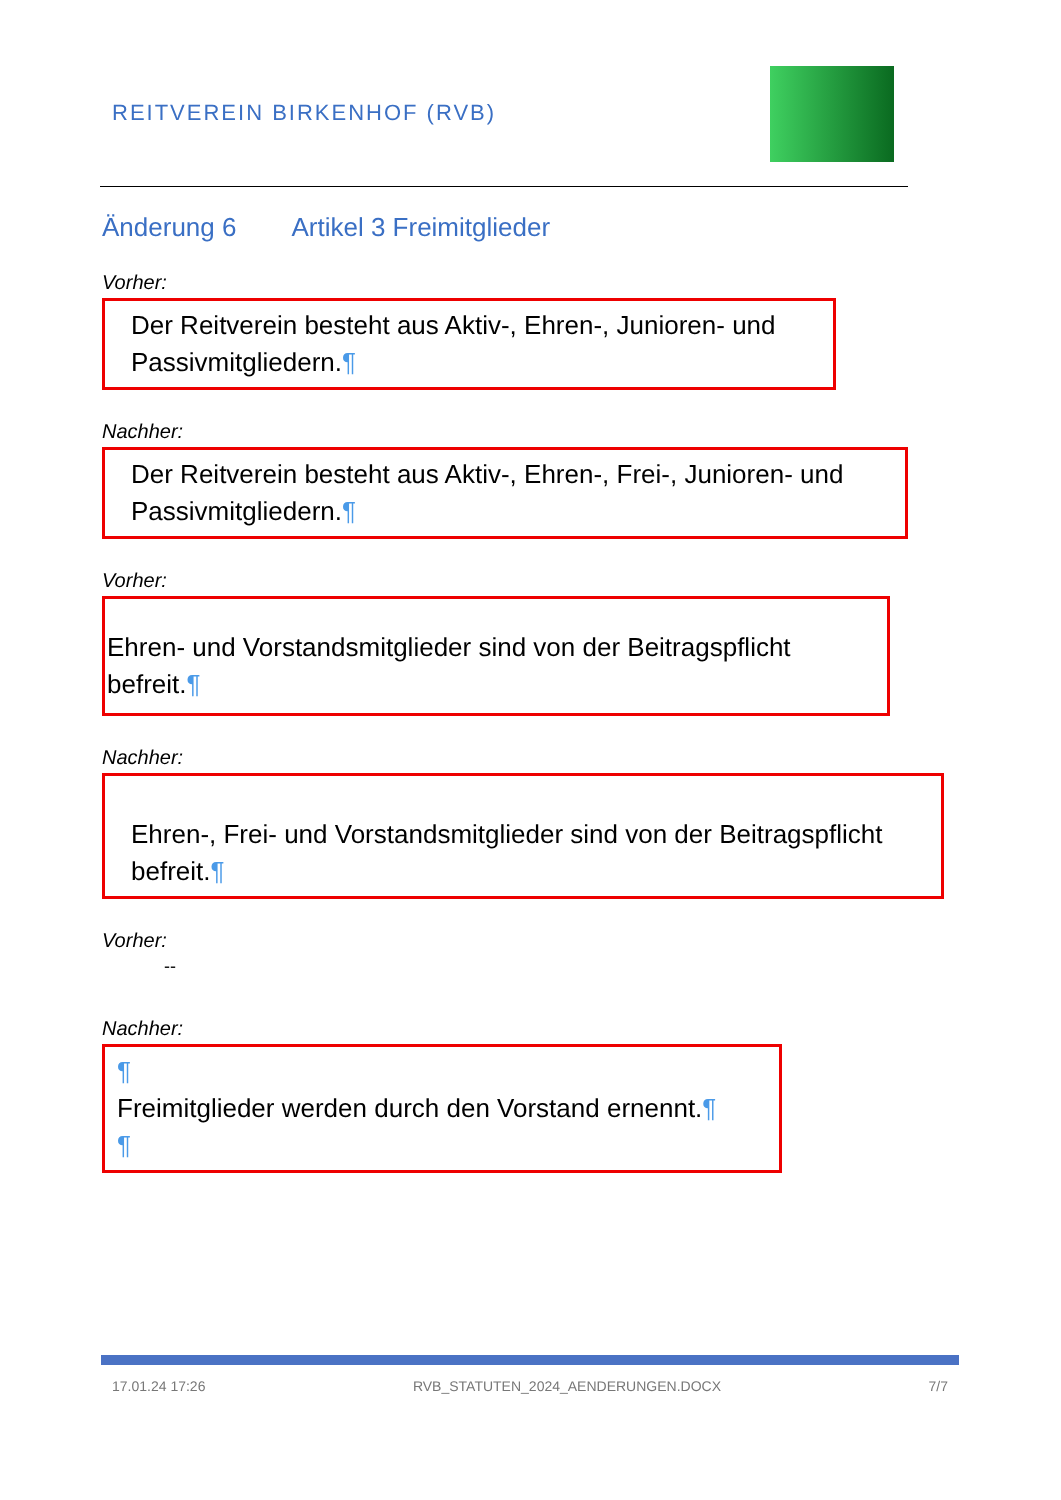REITVEREIN BIRKENHOF (RVB)
Änderung 6 Artikel 3 Freimitglieder
Vorher:
Der Reitverein besteht aus Aktiv-, Ehren-, Junioren- und Passivmitgliedern.¶
Nachher:
Der Reitverein besteht aus Aktiv-, Ehren-, Frei-, Junioren- und Passivmitgliedern.¶
Vorher:
Ehren- und Vorstandsmitglieder sind von der Beitragspflicht befreit.¶
Nachher:
Ehren-, Frei- und Vorstandsmitglieder sind von der Beitragspflicht befreit.¶
Vorher:
--
Nachher:
¶
Freimitglieder werden durch den Vorstand ernennt.¶
¶
17.01.24 17:26 RVB_STATUTEN_2024_AENDERUNGEN.DOCX 7/7